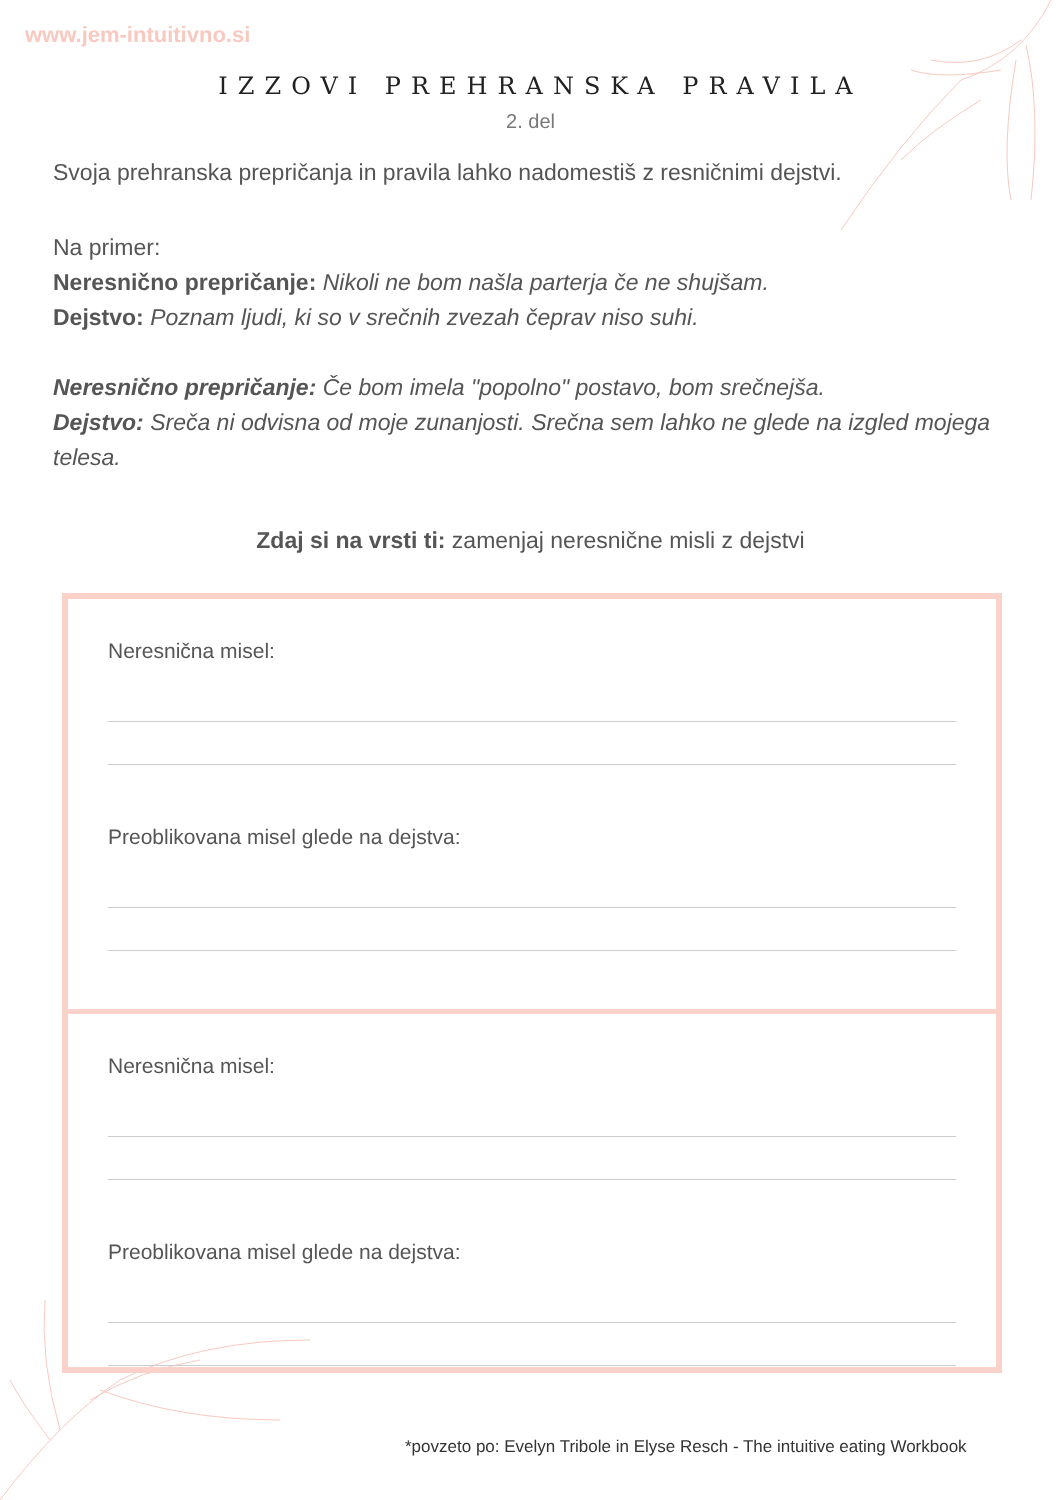www.jem-intuitivno.si
IZZOVI PREHRANSKA PRAVILA
2. del
Svoja prehranska prepričanja in pravila lahko nadomestiš z resničnimi dejstvi.
Na primer:
Neresnično prepričanje: Nikoli ne bom našla parterja če ne shujšam.
Dejstvo: Poznam ljudi, ki so v srečnih zvezah čeprav niso suhi.
Neresnično prepričanje: Če bom imela "popolno" postavo, bom srečnejša.
Dejstvo: Sreča ni odvisna od moje zunanjosti. Srečna sem lahko ne glede na izgled mojega telesa.
Zdaj si na vrsti ti: zamenjaj neresnične misli z dejstvi
Neresnična misel:
Preoblikovana misel glede na dejstva:
Neresnična misel:
Preoblikovana misel glede na dejstva:
*povzeto po: Evelyn Tribole in Elyse Resch - The intuitive eating Workbook